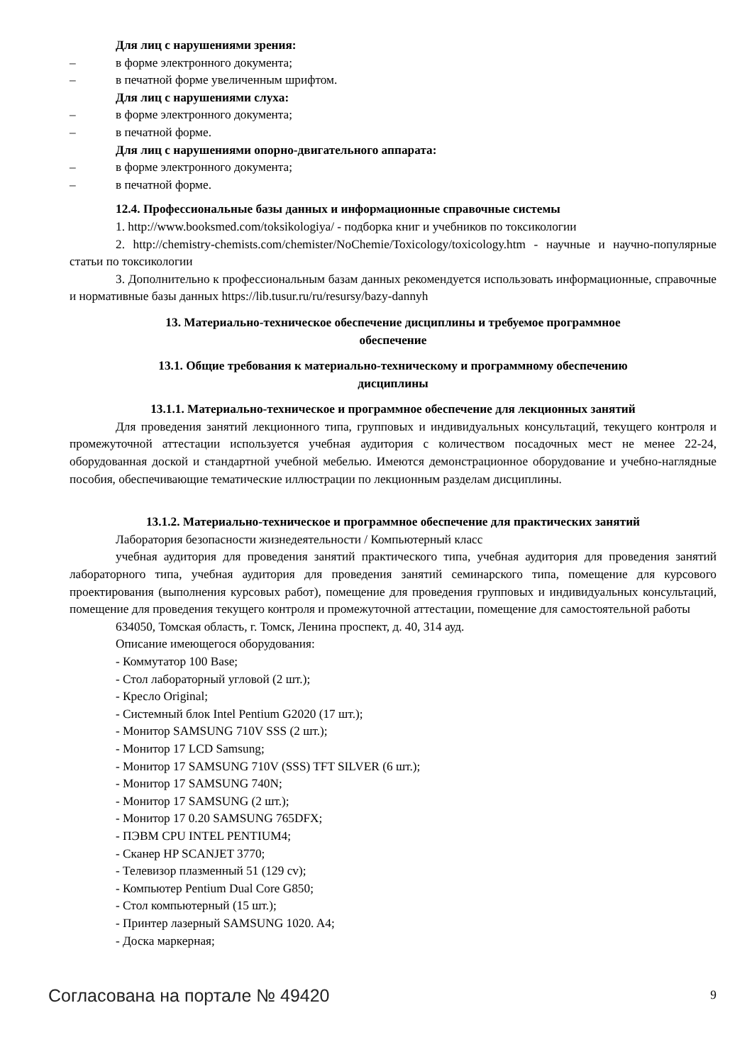Для лиц с нарушениями зрения:
– в форме электронного документа;
– в печатной форме увеличенным шрифтом.
Для лиц с нарушениями слуха:
– в форме электронного документа;
– в печатной форме.
Для лиц с нарушениями опорно-двигательного аппарата:
– в форме электронного документа;
– в печатной форме.
12.4. Профессиональные базы данных и информационные справочные системы
1. http://www.booksmed.com/toksikologiya/ - подборка книг и учебников по токсикологии
2. http://chemistry-chemists.com/chemister/NoChemie/Toxicology/toxicology.htm - научные и научно-популярные статьи по токсикологии
3. Дополнительно к профессиональным базам данных рекомендуется использовать информационные, справочные и нормативные базы данных https://lib.tusur.ru/ru/resursy/bazy-dannyh
13. Материально-техническое обеспечение дисциплины и требуемое программное
обеспечение
13.1. Общие требования к материально-техническому и программному обеспечению
дисциплины
13.1.1. Материально-техническое и программное обеспечение для лекционных занятий
Для проведения занятий лекционного типа, групповых и индивидуальных консультаций, текущего контроля и промежуточной аттестации используется учебная аудитория с количеством посадочных мест не менее 22-24, оборудованная доской и стандартной учебной мебелью. Имеются демонстрационное оборудование и учебно-наглядные пособия, обеспечивающие тематические иллюстрации по лекционным разделам дисциплины.
13.1.2. Материально-техническое и программное обеспечение для практических занятий
Лаборатория безопасности жизнедеятельности / Компьютерный класс
учебная аудитория для проведения занятий практического типа, учебная аудитория для проведения занятий лабораторного типа, учебная аудитория для проведения занятий семинарского типа, помещение для курсового проектирования (выполнения курсовых работ), помещение для проведения групповых и индивидуальных консультаций, помещение для проведения текущего контроля и промежуточной аттестации, помещение для самостоятельной работы
634050, Томская область, г. Томск, Ленина проспект, д. 40, 314 ауд.
Описание имеющегося оборудования:
- Коммутатор 100 Base;
- Стол лабораторный угловой (2 шт.);
- Кресло Original;
- Системный блок Intel Pentium G2020 (17 шт.);
- Монитор SAMSUNG 710V SSS (2 шт.);
- Монитор 17 LCD Samsung;
- Монитор 17 SAMSUNG 710V (SSS) TFT SILVER (6 шт.);
- Монитор 17 SAMSUNG 740N;
- Монитор 17 SAMSUNG (2 шт.);
- Монитор 17 0.20 SAMSUNG 765DFX;
- ПЭВМ CPU INTEL PENTIUM4;
- Сканер HP SCANJET 3770;
- Телевизор плазменный 51 (129 cv);
- Компьютер Pentium Dual Core G850;
- Стол компьютерный (15 шт.);
- Принтер лазерный SAMSUNG 1020. A4;
- Доска маркерная;
Согласована на портале № 49420 9